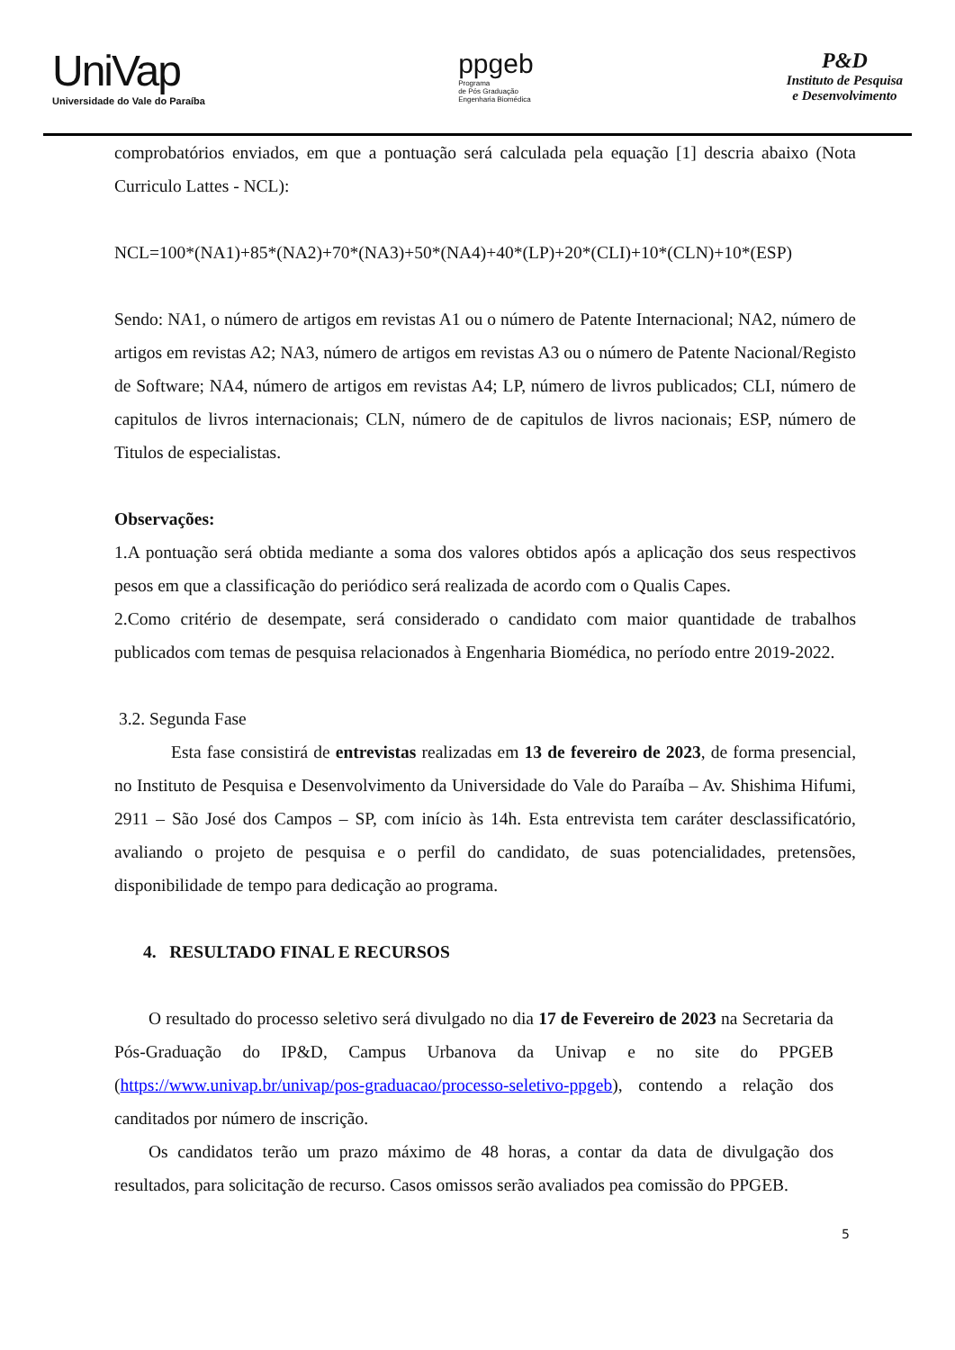UniVap
Universidade do Vale do Paraíba
ppgeb
Programa
de Pós Graduação
Engenharia Biomédica
P&D
Instituto de Pesquisa
e Desenvolvimento
comprobatórios enviados, em que a pontuação será calculada pela equação [1] descria abaixo (Nota Curriculo Lattes - NCL):
NCL=100*(NA1)+85*(NA2)+70*(NA3)+50*(NA4)+40*(LP)+20*(CLI)+10*(CLN)+10*(ESP)
Sendo: NA1, o número de artigos em revistas A1 ou o número de Patente Internacional; NA2, número de artigos em revistas A2; NA3, número de artigos em revistas A3 ou o número de Patente Nacional/Registo de Software; NA4, número de artigos em revistas A4; LP, número de livros publicados; CLI, número de capitulos de livros internacionais; CLN, número de de capitulos de livros nacionais; ESP, número de Titulos de especialistas.
Observações:
1.A pontuação será obtida mediante a soma dos valores obtidos após a aplicação dos seus respectivos pesos em que a classificação do periódico será realizada de acordo com o Qualis Capes.
2.Como critério de desempate, será considerado o candidato com maior quantidade de trabalhos publicados com temas de pesquisa relacionados à Engenharia Biomédica, no período entre 2019-2022.
3.2. Segunda Fase
Esta fase consistirá de entrevistas realizadas em 13 de fevereiro de 2023, de forma presencial, no Instituto de Pesquisa e Desenvolvimento da Universidade do Vale do Paraíba – Av. Shishima Hifumi, 2911 – São José dos Campos – SP, com início às 14h. Esta entrevista tem caráter desclassificatório, avaliando o projeto de pesquisa e o perfil do candidato, de suas potencialidades, pretensões, disponibilidade de tempo para dedicação ao programa.
4. RESULTADO FINAL E RECURSOS
O resultado do processo seletivo será divulgado no dia 17 de Fevereiro de 2023 na Secretaria da Pós-Graduação do IP&D, Campus Urbanova da Univap e no site do PPGEB (https://www.univap.br/univap/pos-graduacao/processo-seletivo-ppgeb), contendo a relação dos canditados por número de inscrição.
Os candidatos terão um prazo máximo de 48 horas, a contar da data de divulgação dos resultados, para solicitação de recurso. Casos omissos serão avaliados pea comissão do PPGEB.
5